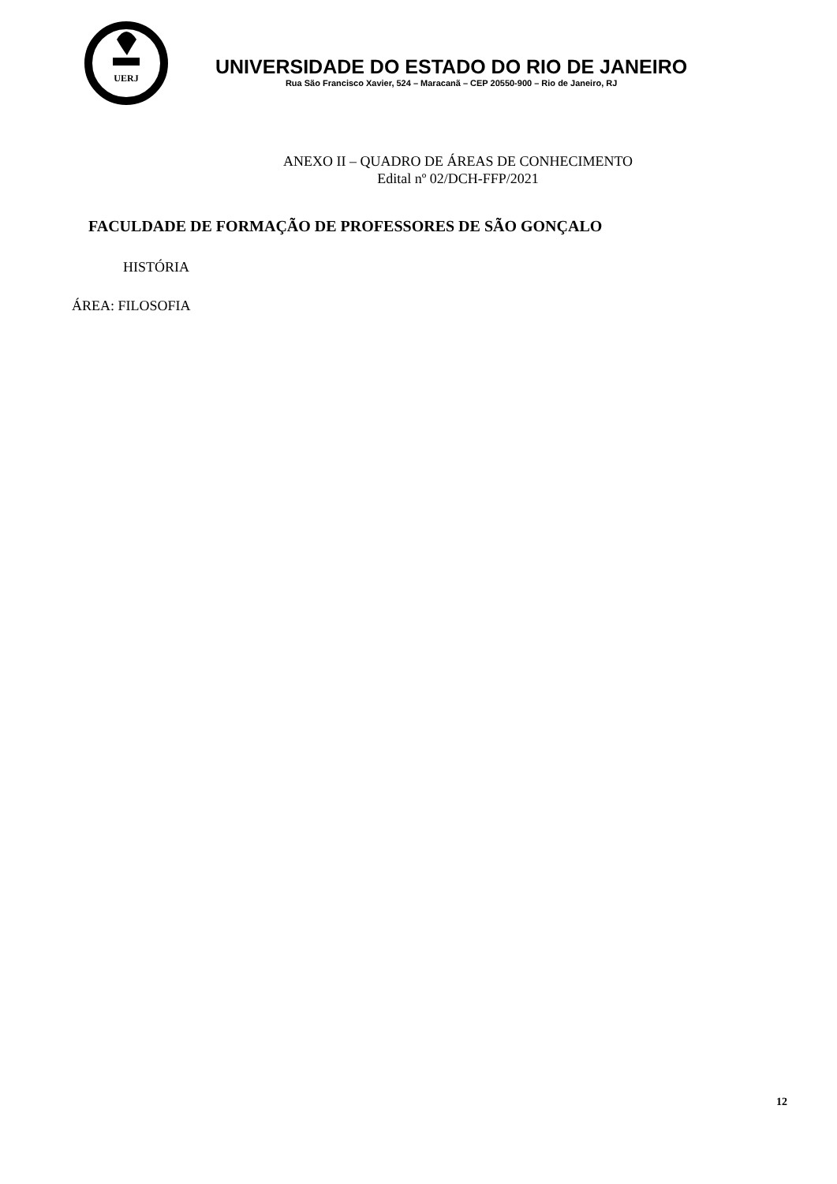UERJ
UNIVERSIDADE DO ESTADO DO RIO DE JANEIRO
Rua São Francisco Xavier, 524 – Maracanã – CEP 20550-900 – Rio de Janeiro, RJ
ANEXO II – QUADRO DE ÁREAS DE CONHECIMENTO
Edital nº 02/DCH-FFP/2021
FACULDADE DE FORMAÇÃO DE PROFESSORES DE SÃO GONÇALO
HISTÓRIA
ÁREA: FILOSOFIA
12